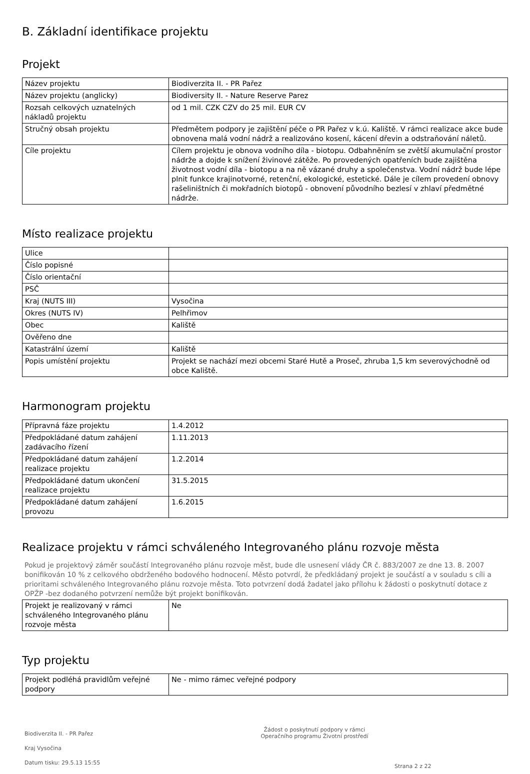B. Základní identifikace projektu
Projekt
| Název projektu | Biodiverzita II. - PR Pařez |
| Název projektu (anglicky) | Biodiversity II. - Nature Reserve Parez |
| Rozsah celkových uznatelných nákladů projektu | od 1 mil. CZK CZV do 25 mil. EUR CV |
| Stručný obsah projektu | Předmětem podpory je zajištění péče o PR Pařez v k.ú. Kaliště. V rámci realizace akce bude obnovena malá vodní nádrž a realizováno kosení, kácení dřevin a odstraňování náletů. |
| Cíle projektu | Cílem projektu je obnova vodního díla - biotopu. Odbahněním se zvětší akumulační prostor nádrže a dojde k snížení živinové zátěže. Po provedených opatřeních bude zajištěna životnost vodní díla - biotopu a na ně vázané druhy a společenstva. Vodní nádrž bude lépe plnit funkce krajinotvorné, retenční, ekologické, estetické. Dále je cílem provedení obnovy rašeliništních či mokřadních biotopů - obnovení původního bezlesí v zhlaví předmětné nádrže. |
Místo realizace projektu
| Ulice | |
| Číslo popisné | |
| Číslo orientační | |
| PSČ | |
| Kraj (NUTS III) | Vysočina |
| Okres (NUTS IV) | Pelhřimov |
| Obec | Kaliště |
| Ověřeno dne | |
| Katastrální území | Kaliště |
| Popis umístění projektu | Projekt se nachází mezi obcemi Staré Hutě a Proseč, zhruba 1,5 km severovýchodně od obce Kaliště. |
Harmonogram projektu
| Přípravná fáze projektu | 1.4.2012 |
| Předpokládané datum zahájení zadávacího řízení | 1.11.2013 |
| Předpokládané datum zahájení realizace projektu | 1.2.2014 |
| Předpokládané datum ukončení realizace projektu | 31.5.2015 |
| Předpokládané datum zahájení provozu | 1.6.2015 |
Realizace projektu v rámci schváleného Integrovaného plánu rozvoje města
Pokud je projektový záměr součástí Integrovaného plánu rozvoje měst, bude dle usnesení vlády ČR č. 883/2007 ze dne 13. 8. 2007 bonifikován 10 % z celkového obdrženého bodového hodnocení. Město potvrdí, že předkládaný projekt je součástí a v souladu s cíli a prioritami schváleného Integrovaného plánu rozvoje města. Toto potvrzení dodá žadatel jako přílohu k žádosti o poskytnutí dotace z OPŽP -bez dodaného potvrzení nemůže být projekt bonifikován.
| Projekt je realizovaný v rámci schváleného Integrovaného plánu rozvoje města | Ne |
Typ projektu
| Projekt podléhá pravidlům veřejné podpory | Ne - mimo rámec veřejné podpory |
Biodiverzita II. - PR Pařez
Kraj Vysočina
Datum tisku: 29.5.13 15:55
Žádost o poskytnutí podpory v rámci
Operačního programu Životní prostředí
Strana 2 z 22